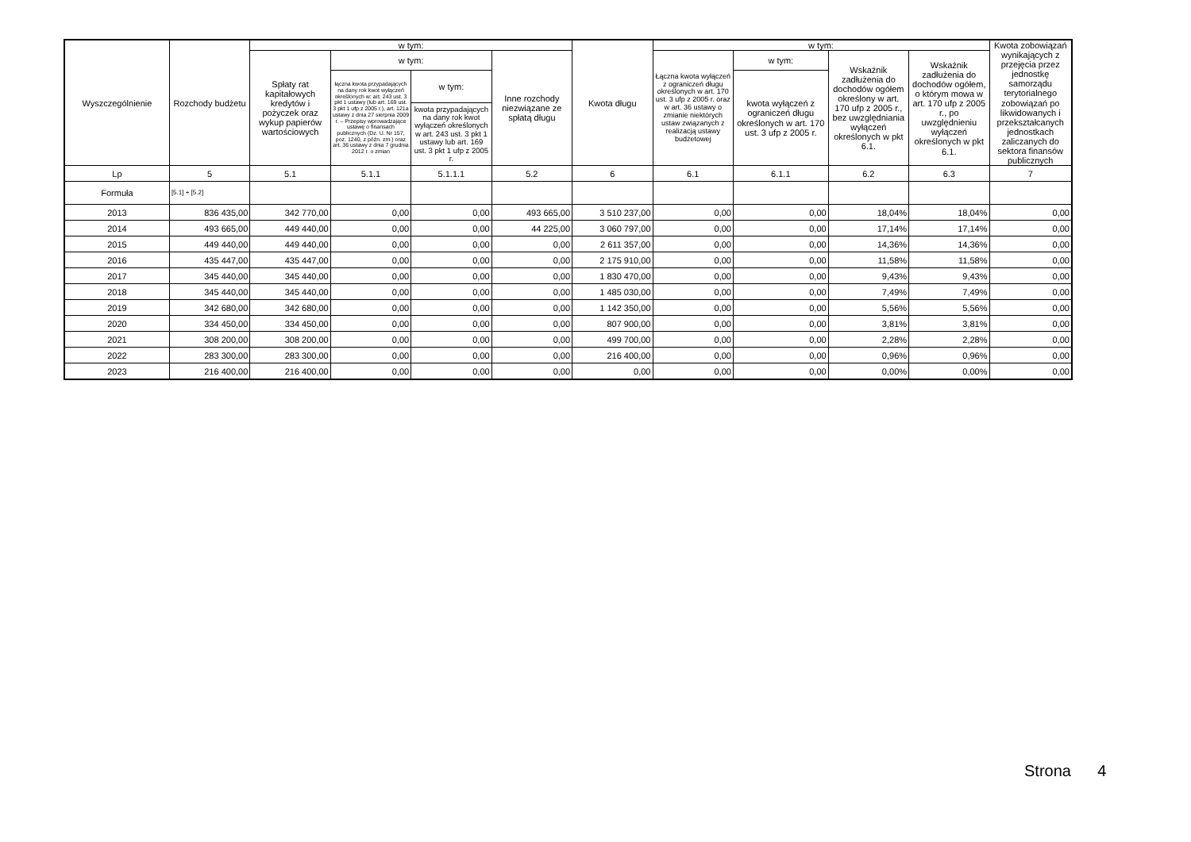| Wyszczególnienie | Rozchody budżetu | w tym: | | | | Kwota długu | w tym: | | | | Kwota zobowiązań wynikających z przejęcia przez jednostkę samorządu terytorialnego zobowiązań po likwidowanych i przekształcanych jednostkach zaliczanych do sektora finansów publicznych |
| --- | --- | --- | --- | --- | --- | --- | --- | --- | --- | --- | --- |
| | | Spłaty rat kapitałowych kredytów i pożyczek oraz wykup papierów wartościowych | w tym: | | Inne rozchody niezwiązane ze spłatą długu | | Łączna kwota wyłączeń z ograniczeń długu określonych w art. 170 ust. 3 ufp z 2005 r. oraz w art. 36 ustawy o zmianie niektórych ustaw związanych z realizacją ustawy budżetowej | w tym: | Wskaźnik zadłużenia do dochodów ogółem określony w art. 170 ufp z 2005 r., bez uwzględniania wyłączeń określonych w pkt 6.1. | Wskaźnik zadłużenia do dochodów ogółem, o którym mowa w art. 170 ufp z 2005 r., po uwzględnieniu wyłączeń określonych w pkt 6.1. | |
| | | | łączna kwota przypadających na dany rok kwot wyłączeń określonych w: art. 243 ust. 3 pkt 1 ustawy (lub art. 169 ust. 3 pkt 1 ufp z 2005 r.), art. 121a ustawy z dnia 27 sierpnia 2009 r. – Przepisy wprowadzające ustawę o finansach publicznych (Dz. U. Nr 157, poz. 1240, z późn. zm.) oraz art. 36 ustawy z dnia 7 grudnia 2012 r. o zmian | w tym: | | | | kwota wyłączeń z ograniczeń długu określonych w art. 170 ust. 3 ufp z 2005 r. | | | |
| | | | | kwota przypadających na dany rok kwot wyłączeń określonych w art. 243 ust. 3 pkt 1 ustawy lub art. 169 ust. 3 pkt 1 ufp z 2005 r. | | | | | | | |
| Lp | 5 | 5.1 | 5.1.1 | 5.1.1.1 | 5.2 | 6 | 6.1 | 6.1.1 | 6.2 | 6.3 | 7 |
| Formuła | [5.1] + [5.2] | | | | | | | | | | |
| 2013 | 836 435,00 | 342 770,00 | 0,00 | 0,00 | 493 665,00 | 3 510 237,00 | 0,00 | 0,00 | 18,04% | 18,04% | 0,00 |
| 2014 | 493 665,00 | 449 440,00 | 0,00 | 0,00 | 44 225,00 | 3 060 797,00 | 0,00 | 0,00 | 17,14% | 17,14% | 0,00 |
| 2015 | 449 440,00 | 449 440,00 | 0,00 | 0,00 | 0,00 | 2 611 357,00 | 0,00 | 0,00 | 14,36% | 14,36% | 0,00 |
| 2016 | 435 447,00 | 435 447,00 | 0,00 | 0,00 | 0,00 | 2 175 910,00 | 0,00 | 0,00 | 11,58% | 11,58% | 0,00 |
| 2017 | 345 440,00 | 345 440,00 | 0,00 | 0,00 | 0,00 | 1 830 470,00 | 0,00 | 0,00 | 9,43% | 9,43% | 0,00 |
| 2018 | 345 440,00 | 345 440,00 | 0,00 | 0,00 | 0,00 | 1 485 030,00 | 0,00 | 0,00 | 7,49% | 7,49% | 0,00 |
| 2019 | 342 680,00 | 342 680,00 | 0,00 | 0,00 | 0,00 | 1 142 350,00 | 0,00 | 0,00 | 5,56% | 5,56% | 0,00 |
| 2020 | 334 450,00 | 334 450,00 | 0,00 | 0,00 | 0,00 | 807 900,00 | 0,00 | 0,00 | 3,81% | 3,81% | 0,00 |
| 2021 | 308 200,00 | 308 200,00 | 0,00 | 0,00 | 0,00 | 499 700,00 | 0,00 | 0,00 | 2,28% | 2,28% | 0,00 |
| 2022 | 283 300,00 | 283 300,00 | 0,00 | 0,00 | 0,00 | 216 400,00 | 0,00 | 0,00 | 0,96% | 0,96% | 0,00 |
| 2023 | 216 400,00 | 216 400,00 | 0,00 | 0,00 | 0,00 | 0,00 | 0,00 | 0,00 | 0,00% | 0,00% | 0,00 |
Strona 4